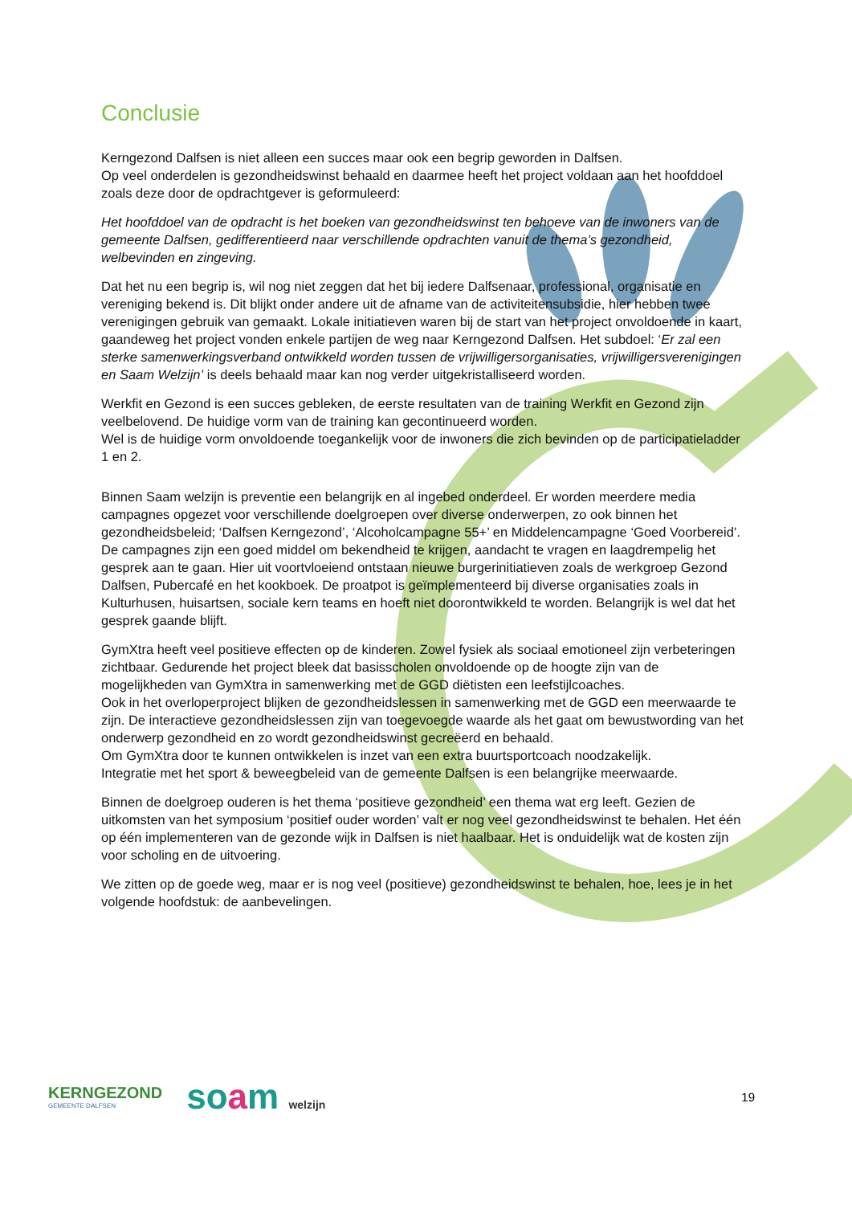Conclusie
Kerngezond Dalfsen is niet alleen een succes maar ook een begrip geworden in Dalfsen.
Op veel onderdelen is gezondheidswinst behaald en daarmee heeft het project voldaan aan het hoofddoel zoals deze door de opdrachtgever is geformuleerd:
Het hoofddoel van de opdracht is het boeken van gezondheidswinst ten behoeve van de inwoners van de gemeente Dalfsen, gedifferentieerd naar verschillende opdrachten vanuit de thema’s gezondheid, welbevinden en zingeving.
Dat het nu een begrip is, wil nog niet zeggen dat het bij iedere Dalfsenaar, professional, organisatie en vereniging bekend is. Dit blijkt onder andere uit de afname van de activiteitensubsidie, hier hebben twee verenigingen gebruik van gemaakt. Lokale initiatieven waren bij de start van het project onvoldoende in kaart, gaandeweg het project vonden enkele partijen de weg naar Kerngezond Dalfsen. Het subdoel: ‘Er zal een sterke samenwerkingsverband ontwikkeld worden tussen de vrijwilligersorganisaties, vrijwilligersverenigingen en Saam Welzijn’ is deels behaald maar kan nog verder uitgekristalliseerd worden.
Werkfit en Gezond is een succes gebleken, de eerste resultaten van de training Werkfit en Gezond zijn veelbelovend. De huidige vorm van de training kan gecontinueerd worden.
Wel is de huidige vorm onvoldoende toegankelijk voor de inwoners die zich bevinden op de participatieladder 1 en 2.
Binnen Saam welzijn is preventie een belangrijk en al ingebed onderdeel. Er worden meerdere media campagnes opgezet voor verschillende doelgroepen over diverse onderwerpen, zo ook binnen het gezondheidsbeleid; ‘Dalfsen Kerngezond’, ‘Alcoholcampagne 55+’ en Middelencampagne ‘Goed Voorbereid’. De campagnes zijn een goed middel om bekendheid te krijgen, aandacht te vragen en laagdrempelig het gesprek aan te gaan. Hier uit voortvloeiend ontstaan nieuwe burgerinitiatieven zoals de werkgroep Gezond Dalfsen, Pubercafé en het kookboek. De proatpot is geïmplementeerd bij diverse organisaties zoals in Kulturhusen, huisartsen, sociale kern teams en hoeft niet doorontwikkeld te worden. Belangrijk is wel dat het gesprek gaande blijft.
GymXtra heeft veel positieve effecten op de kinderen. Zowel fysiek als sociaal emotioneel zijn verbeteringen zichtbaar. Gedurende het project bleek dat basisscholen onvoldoende op de hoogte zijn van de mogelijkheden van GymXtra in samenwerking met de GGD diëtisten een leefstijlcoaches.
Ook in het overloperproject blijken de gezondheidslessen in samenwerking met de GGD een meerwaarde te zijn. De interactieve gezondheidslessen zijn van toegevoegde waarde als het gaat om bewustwording van het onderwerp gezondheid en zo wordt gezondheidswinst gecreëerd en behaald.
Om GymXtra door te kunnen ontwikkelen is inzet van een extra buurtsportcoach noodzakelijk.
Integratie met het sport & beweegbeleid van de gemeente Dalfsen is een belangrijke meerwaarde.
Binnen de doelgroep ouderen is het thema ‘positieve gezondheid’ een thema wat erg leeft. Gezien de uitkomsten van het symposium ‘positief ouder worden’ valt er nog veel gezondheidswinst te behalen. Het één op één implementeren van de gezonde wijk in Dalfsen is niet haalbaar. Het is onduidelijk wat de kosten zijn voor scholing en de uitvoering.
We zitten op de goede weg, maar er is nog veel (positieve) gezondheidswinst te behalen, hoe, lees je in het volgende hoofdstuk: de aanbevelingen.
KERNGEZOND
GEMEENTE DALFSEN
soam welzijn
19